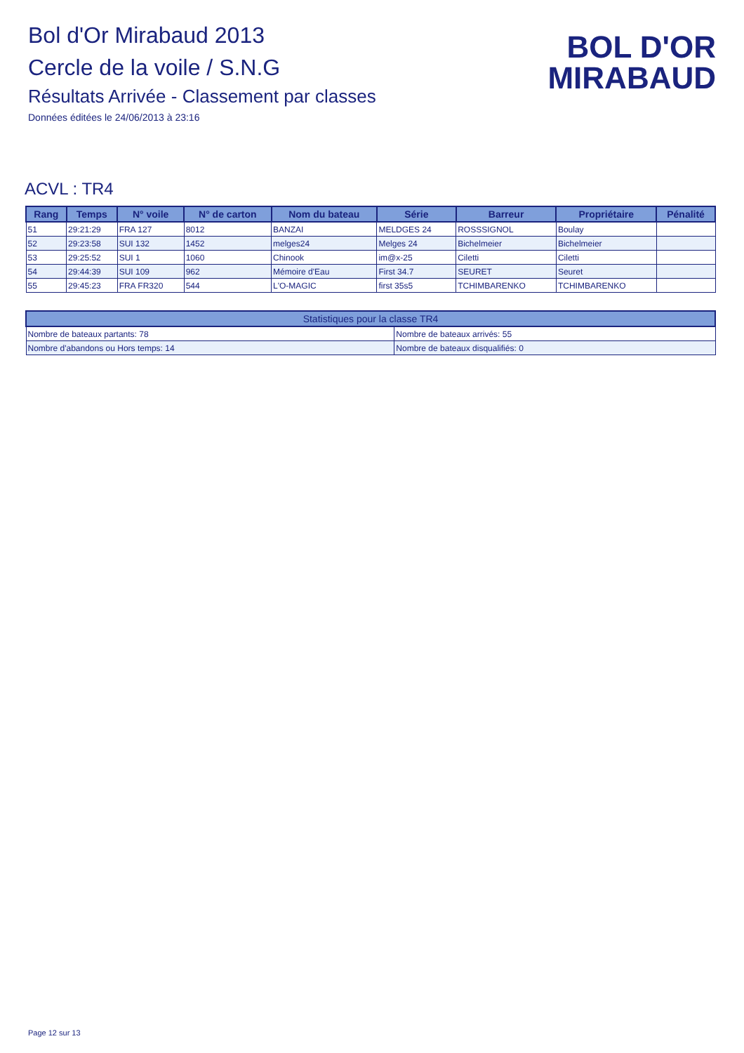Bol d'Or Mirabaud 2013
Cercle de la voile / S.N.G
Résultats Arrivée - Classement par classes
Données éditées le 24/06/2013 à 23:16
BOL D'OR
MIRABAUD
ACVL : TR4
| Rang | Temps | N° voile | N° de carton | Nom du bateau | Série | Barreur | Propriétaire | Pénalité |
| --- | --- | --- | --- | --- | --- | --- | --- | --- |
| 51 | 29:21:29 | FRA 127 | 8012 | BANZAI | MELDGES 24 | ROSSSIGNOL | Boulay | |
| 52 | 29:23:58 | SUI 132 | 1452 | melges24 | Melges 24 | Bichelmeier | Bichelmeier | |
| 53 | 29:25:52 | SUI 1 | 1060 | Chinook | im@x-25 | Ciletti | Ciletti | |
| 54 | 29:44:39 | SUI 109 | 962 | Mémoire d'Eau | First 34.7 | SEURET | Seuret | |
| 55 | 29:45:23 | FRA FR320 | 544 | L'O-MAGIC | first 35s5 | TCHIMBARENKO | TCHIMBARENKO | |
| Statistiques pour la classe TR4 | |
| --- | --- |
| Nombre de bateaux partants: 78 | Nombre de bateaux arrivés: 55 |
| Nombre d'abandons ou Hors temps: 14 | Nombre de bateaux disqualifiés: 0 |
Page 12 sur 13